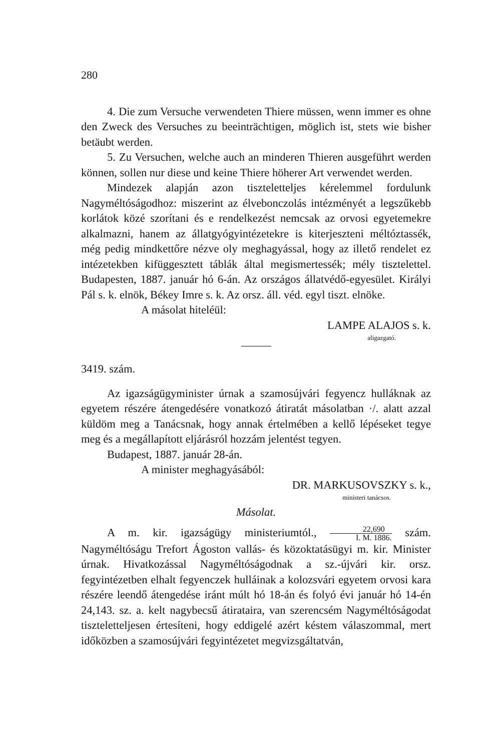280
4. Die zum Versuche verwendeten Thiere müssen, wenn immer es ohne den Zweck des Versuches zu beeinträchtigen, möglich ist, stets wie bisher betäubt werden.
5. Zu Versuchen, welche auch an minderen Thieren ausgeführt werden können, sollen nur diese und keine Thiere höherer Art verwendet werden.
Mindezek alapján azon tiszteletteljes kérelemmel fordulunk Nagyméltóságodhoz: miszerint az élvebonczolás intézményét a legszűkebb korlátok közé szorítani és e rendelkezést nemcsak az orvosi egyetemekre alkalmazni, hanem az állatgyógyintézetekre is kiterjeszteni méltóztassék, még pedig mindkettőre nézve oly meghagyással, hogy az illető rendelet ez intézetekben kifüggesztett táblák által megismertessék; mély tisztelettel. Budapesten, 1887. január hó 6-án. Az országos állatvédő-egyesület. Királyi Pál s. k. elnök, Békey Imre s. k. Az orsz. áll. véd. egyl tiszt. elnöke.
A másolat hiteléül:
LAMPE ALAJOS s. k.
aligazgató.
3419. szám.
Az igazságügyminister úrnak a szamosújvári fegyencz hulláknak az egyetem részére átengedésére vonatkozó átiratát másolatban ·/. alatt azzal küldöm meg a Tanácsnak, hogy annak értelmében a kellő lépéseket tegye meg és a megállapított eljárásról hozzám jelentést tegyen.
Budapest, 1887. január 28-án.
A minister meghagyásából:
DR. MARKUSOVSZKY s. k.,
ministeri tanácsos.
Másolat.
A m. kir. igazságügy ministeriumtól., 22,690 I. M. 1886. szám. Nagyméltóságu Trefort Ágoston vallás- és közoktatásügyi m. kir. Minister úrnak. Hivatkozással Nagyméltóságodnak a sz.-újvári kir. orsz. fegyintézetben elhalt fegyenczek hulláinak a kolozsvári egyetem orvosi kara részére leendő átengedése iránt múlt hó 18-án és folyó évi január hó 14-én 24,143. sz. a. kelt nagybecsű átirataira, van szerencsém Nagyméltóságodat tiszteletteljesen értesíteni, hogy eddigelé azért késtem válaszommal, mert időközben a szamosújvári fegyintézetet megvizsgáltatván,